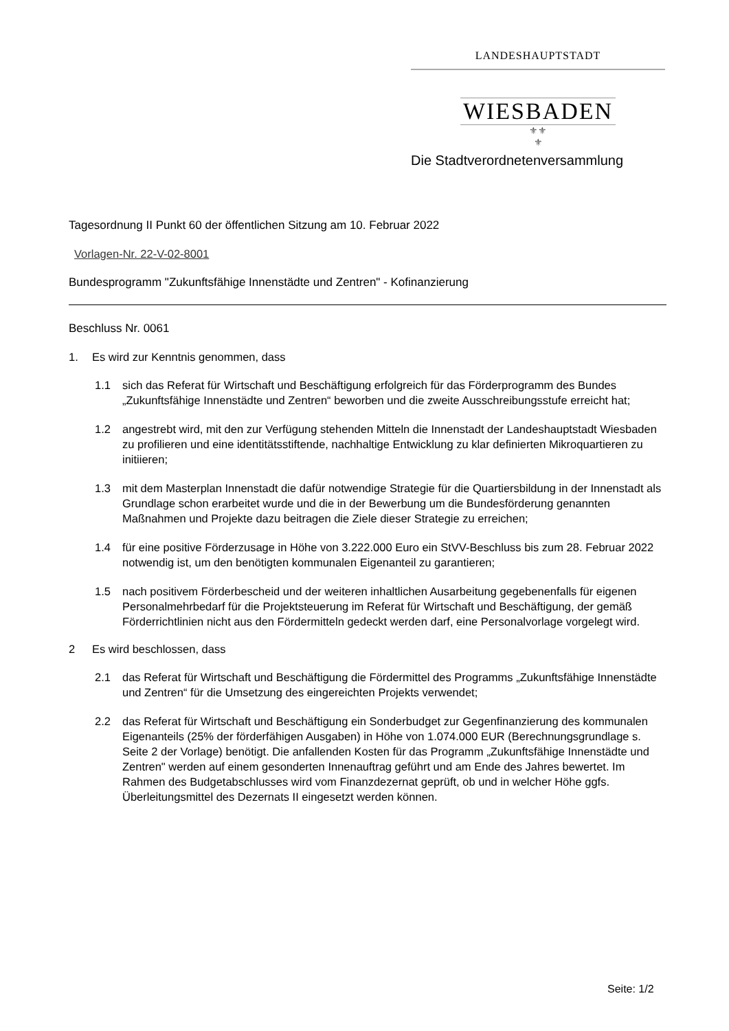LANDESHAUPTSTADT
WIESBADEN
⚜⚜
⚜
Die Stadtverordnetenversammlung
Tagesordnung II Punkt 60 der öffentlichen Sitzung am 10. Februar 2022
Vorlagen-Nr. 22-V-02-8001
Bundesprogramm "Zukunftsfähige Innenstädte und Zentren" - Kofinanzierung
Beschluss Nr. 0061
1. Es wird zur Kenntnis genommen, dass
1.1 sich das Referat für Wirtschaft und Beschäftigung erfolgreich für das Förderprogramm des Bundes „Zukunftsfähige Innenstädte und Zentren“ beworben und die zweite Ausschreibungsstufe erreicht hat;
1.2 angestrebt wird, mit den zur Verfügung stehenden Mitteln die Innenstadt der Landeshauptstadt Wiesbaden zu profilieren und eine identitätsstiftende, nachhaltige Entwicklung zu klar definierten Mikroquartieren zu initiieren;
1.3 mit dem Masterplan Innenstadt die dafür notwendige Strategie für die Quartiersbildung in der Innenstadt als Grundlage schon erarbeitet wurde und die in der Bewerbung um die Bundesförderung genannten Maßnahmen und Projekte dazu beitragen die Ziele dieser Strategie zu erreichen;
1.4 für eine positive Förderzusage in Höhe von 3.222.000 Euro ein StVV-Beschluss bis zum 28. Februar 2022 notwendig ist, um den benötigten kommunalen Eigenanteil zu garantieren;
1.5 nach positivem Förderbescheid und der weiteren inhaltlichen Ausarbeitung gegebenenfalls für eigenen Personalmehrbedarf für die Projektsteuerung im Referat für Wirtschaft und Beschäftigung, der gemäß Förderrichtlinien nicht aus den Fördermitteln gedeckt werden darf, eine Personalvorlage vorgelegt wird.
2 Es wird beschlossen, dass
2.1 das Referat für Wirtschaft und Beschäftigung die Fördermittel des Programms „Zukunftsfähige Innenstädte und Zentren“ für die Umsetzung des eingereichten Projekts verwendet;
2.2 das Referat für Wirtschaft und Beschäftigung ein Sonderbudget zur Gegenfinanzierung des kommunalen Eigenanteils (25% der förderfähigen Ausgaben) in Höhe von 1.074.000 EUR (Berechnungsgrundlage s. Seite 2 der Vorlage) benötigt. Die anfallenden Kosten für das Programm „Zukunftsfähige Innenstädte und Zentren" werden auf einem gesonderten Innenauftrag geführt und am Ende des Jahres bewertet. Im Rahmen des Budgetabschlusses wird vom Finanzdezernat geprüft, ob und in welcher Höhe ggfs. Überleitungsmittel des Dezernats II eingesetzt werden können.
Seite: 1/2